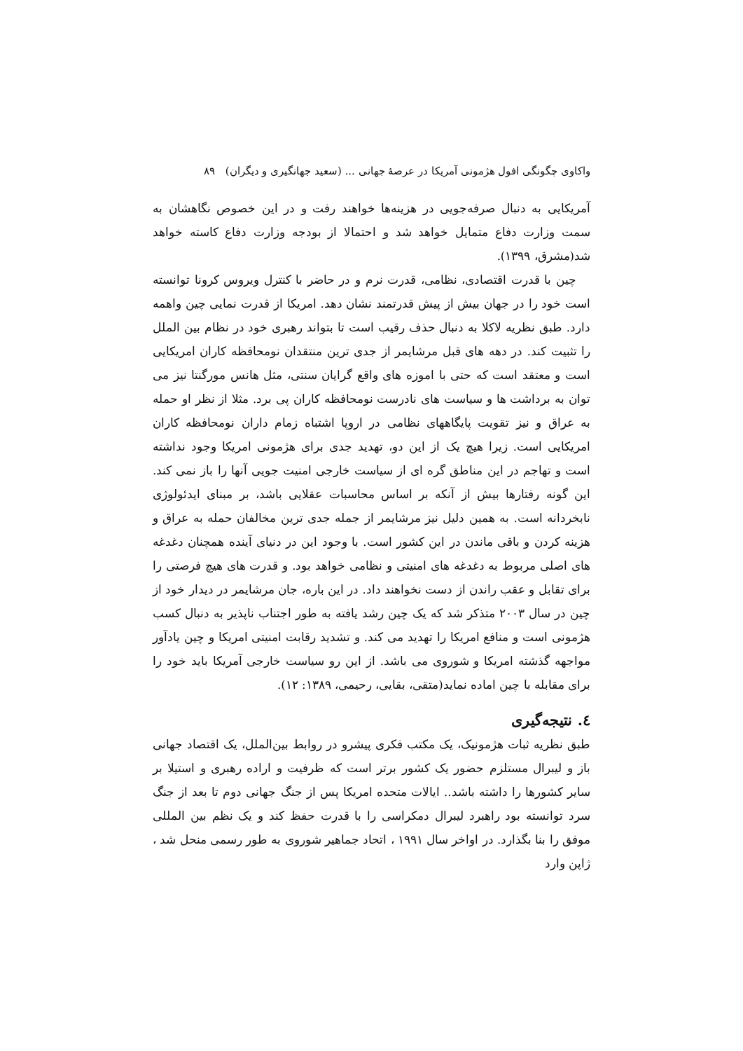واکاوی چگونگی افول هژمونی آمریکا در عرصهٔ جهانی ... (سعید جهانگیری و دیگران) ۸۹
آمریکایی به دنبال صرفه‌جویی در هزینه‌ها خواهند رفت و در این خصوص نگاهشان به سمت وزارت دفاع متمایل خواهد شد و احتمالا از بودجه وزارت دفاع کاسته خواهد شد(مشرق، ۱۳۹۹).
چین با قدرت اقتصادی، نظامی، قدرت نرم و در حاضر با کنترل ویروس کرونا توانسته است خود را در جهان بیش از پیش قدرتمند نشان دهد. امریکا از قدرت نمایی چین واهمه دارد. طبق نظریه لاکلا به دنبال حذف رقیب است تا بتواند رهبری خود در نظام بین الملل را تثبیت کند. در دهه های قبل مرشایمر از جدی ترین منتقدان نومحافظه کاران امریکایی است و معتقد است که حتی با اموزه های واقع گرایان سنتی، مثل هانس مورگنتا نیز می توان به برداشت ها و سیاست های نادرست نومحافظه کاران پی برد. مثلا از نظر او حمله به عراق و نیز تقویت پایگاههای نظامی در اروپا اشتباه زمام داران نومحافظه کاران امریکایی است. زیرا هیچ یک از این دو، تهدید جدی برای هژمونی امریکا وجود نداشته است و تهاجم در این مناطق گره ای از سیاست خارجی امنیت جویی آنها را باز نمی کند. این گونه رفتارها بیش از آنکه بر اساس محاسبات عقلایی باشد، بر مبنای ایدئولوژی نابخردانه است. به همین دلیل نیز مرشایمر از جمله جدی ترین مخالفان حمله به عراق و هزینه کردن و باقی ماندن در این کشور است. با وجود این در دنیای آینده همچنان دغدغه های اصلی مربوط به دغدغه های امنیتی و نظامی خواهد بود. و قدرت های هیچ فرصتی را برای تقابل و عقب راندن از دست نخواهند داد. در این باره، جان مرشایمر در دیدار خود از چین در سال ۲۰۰۳ متذکر شد که یک چین رشد یافته به طور اجتناب ناپذیر به دنبال کسب هژمونی است و منافع امریکا را تهدید می کند. و تشدید رقابت امنیتی امریکا و چین یادآور مواجهه گذشته امریکا و شوروی می باشد. از این رو سیاست خارجی آمریکا باید خود را برای مقابله با چین اماده نماید(متقی، بقایی، رحیمی، ۱۳۸۹: ۱۲).
٤. نتیجه‌گیری
طبق نظریه ثبات هژمونیک، یک مکتب فکری پیشرو در روابط بین‌الملل، یک اقتصاد جهانی باز و لیبرال مستلزم حضور یک کشور برتر است که ظرفیت و اراده رهبری و استیلا بر سایر کشورها را داشته باشد.. ایالات متحده امریکا پس از جنگ جهانی دوم تا بعد از جنگ سرد توانسته بود راهبرد لیبرال دمکراسی را با قدرت حفظ کند و یک نظم بین المللی موفق را بنا بگذارد. در اواخر سال ۱۹۹۱ ، اتحاد جماهیر شوروی به طور رسمی منحل شد ، ژاپن وارد